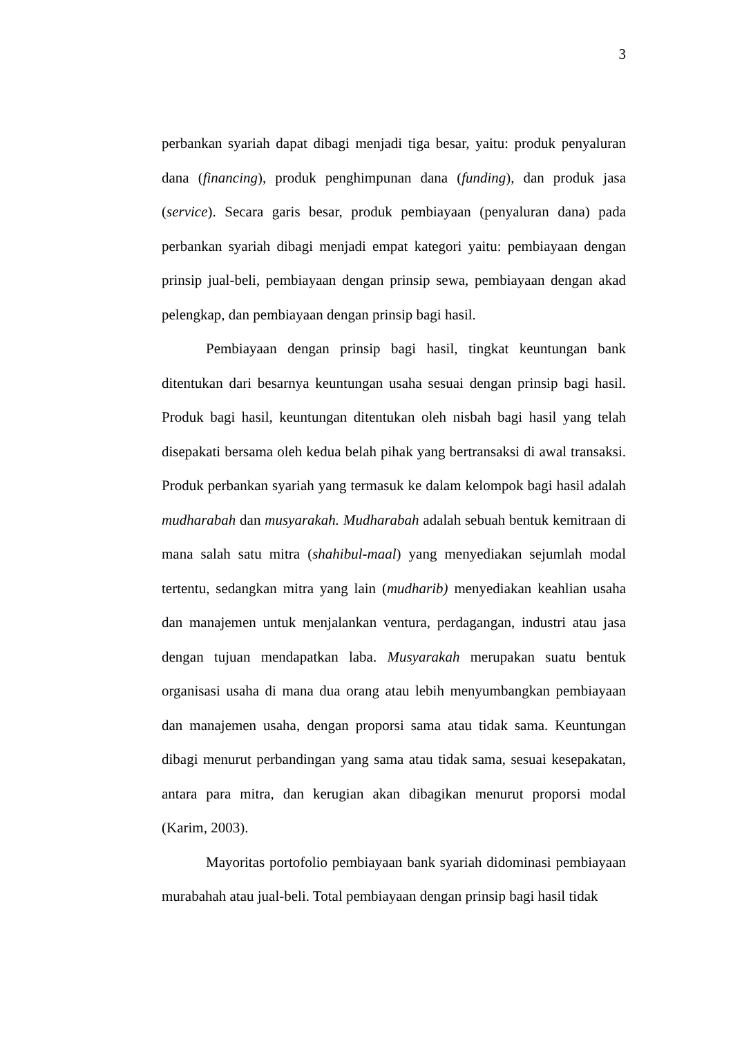3
perbankan syariah dapat dibagi menjadi tiga besar, yaitu: produk penyaluran dana (financing), produk penghimpunan dana (funding), dan produk jasa (service). Secara garis besar, produk pembiayaan (penyaluran dana) pada perbankan syariah dibagi menjadi empat kategori yaitu: pembiayaan dengan prinsip jual-beli, pembiayaan dengan prinsip sewa, pembiayaan dengan akad pelengkap, dan pembiayaan dengan prinsip bagi hasil.
Pembiayaan dengan prinsip bagi hasil, tingkat keuntungan bank ditentukan dari besarnya keuntungan usaha sesuai dengan prinsip bagi hasil. Produk bagi hasil, keuntungan ditentukan oleh nisbah bagi hasil yang telah disepakati bersama oleh kedua belah pihak yang bertransaksi di awal transaksi. Produk perbankan syariah yang termasuk ke dalam kelompok bagi hasil adalah mudharabah dan musyarakah. Mudharabah adalah sebuah bentuk kemitraan di mana salah satu mitra (shahibul-maal) yang menyediakan sejumlah modal tertentu, sedangkan mitra yang lain (mudharib) menyediakan keahlian usaha dan manajemen untuk menjalankan ventura, perdagangan, industri atau jasa dengan tujuan mendapatkan laba. Musyarakah merupakan suatu bentuk organisasi usaha di mana dua orang atau lebih menyumbangkan pembiayaan dan manajemen usaha, dengan proporsi sama atau tidak sama. Keuntungan dibagi menurut perbandingan yang sama atau tidak sama, sesuai kesepakatan, antara para mitra, dan kerugian akan dibagikan menurut proporsi modal (Karim, 2003).
Mayoritas portofolio pembiayaan bank syariah didominasi pembiayaan murabahah atau jual-beli. Total pembiayaan dengan prinsip bagi hasil tidak